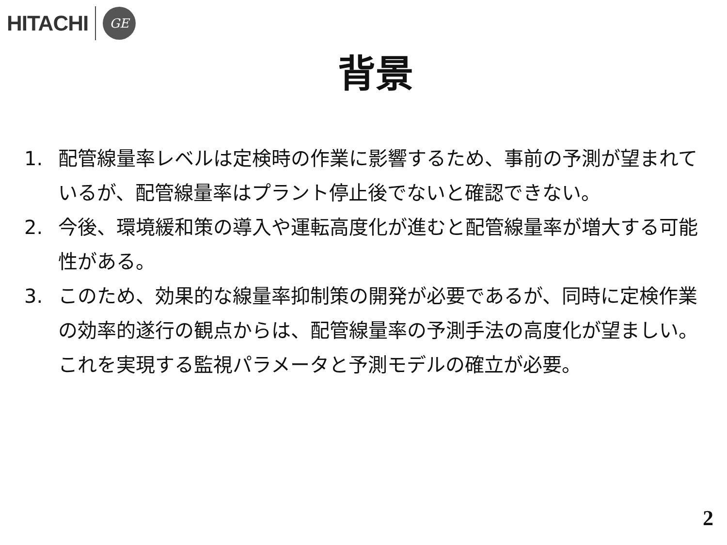HITACHI GE
背景
1. 配管線量率レベルは定検時の作業に影響するため、事前の予測が望まれているが、配管線量率はプラント停止後でないと確認できない。
2. 今後、環境緩和策の導入や運転高度化が進むと配管線量率が増大する可能性がある。
3. このため、効果的な線量率抑制策の開発が必要であるが、同時に定検作業の効率的遂行の観点からは、配管線量率の予測手法の高度化が望ましい。これを実現する監視パラメータと予測モデルの確立が必要。
2